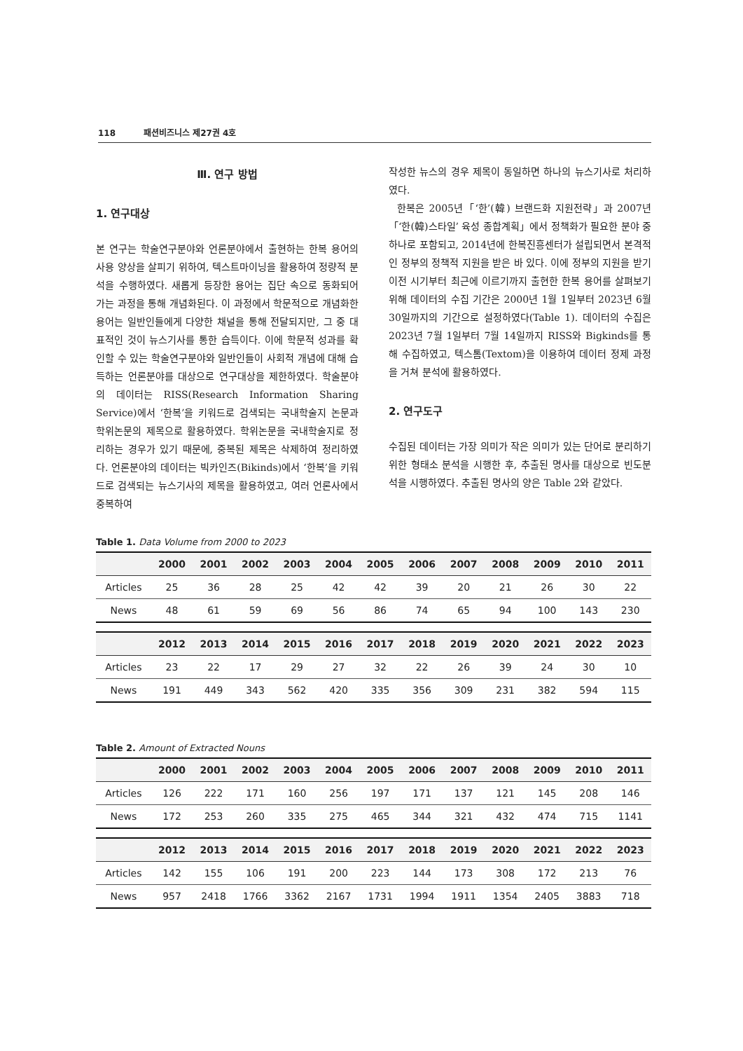118 패션비즈니스 제27권 4호
Ⅲ. 연구 방법
1. 연구대상
본 연구는 학술연구분야와 언론분야에서 출현하는 한복 용어의 사용 양상을 살피기 위하여, 텍스트마이닝을 활용하여 정량적 분석을 수행하였다. 새롭게 등장한 용어는 집단 속으로 동화되어 가는 과정을 통해 개념화된다. 이 과정에서 학문적으로 개념화한 용어는 일반인들에게 다양한 채널을 통해 전달되지만, 그 중 대표적인 것이 뉴스기사를 통한 습득이다. 이에 학문적 성과를 확인할 수 있는 학술연구분야와 일반인들이 사회적 개념에 대해 습득하는 언론분야를 대상으로 연구대상을 제한하였다. 학술분야의 데이터는 RISS(Research Information Sharing Service)에서 ‘한복’을 키워드로 검색되는 국내학술지 논문과 학위논문의 제목으로 활용하였다. 학위논문을 국내학술지로 정리하는 경우가 있기 때문에, 중복된 제목은 삭제하여 정리하였다. 언론분야의 데이터는 빅카인즈(Bikinds)에서 ‘한복’을 키워드로 검색되는 뉴스기사의 제목을 활용하였고, 여러 언론사에서 중복하여
작성한 뉴스의 경우 제목이 동일하면 하나의 뉴스기사로 처리하였다.
한복은 2005년「‘한’(韓) 브랜드화 지원전략」과 2007년「‘한(韓)스타일’ 육성 종합계획」에서 정책화가 필요한 분야 중 하나로 포함되고, 2014년에 한복진흥센터가 설립되면서 본격적인 정부의 정책적 지원을 받은 바 있다. 이에 정부의 지원을 받기 이전 시기부터 최근에 이르기까지 출현한 한복 용어를 살펴보기 위해 데이터의 수집 기간은 2000년 1월 1일부터 2023년 6월 30일까지의 기간으로 설정하였다(Table 1). 데이터의 수집은 2023년 7월 1일부터 7월 14일까지 RISS와 Bigkinds를 통해 수집하였고, 텍스톰(Textom)을 이용하여 데이터 정제 과정을 거쳐 분석에 활용하였다.
2. 연구도구
수집된 데이터는 가장 의미가 작은 의미가 있는 단어로 분리하기 위한 형태소 분석을 시행한 후, 추출된 명사를 대상으로 빈도분석을 시행하였다. 추출된 명사의 양은 Table 2와 같았다.
Table 1. Data Volume from 2000 to 2023
| | 2000 | 2001 | 2002 | 2003 | 2004 | 2005 | 2006 | 2007 | 2008 | 2009 | 2010 | 2011 |
| --- | --- | --- | --- | --- | --- | --- | --- | --- | --- | --- | --- | --- |
| Articles | 25 | 36 | 28 | 25 | 42 | 42 | 39 | 20 | 21 | 26 | 30 | 22 |
| News | 48 | 61 | 59 | 69 | 56 | 86 | 74 | 65 | 94 | 100 | 143 | 230 |
| | 2012 | 2013 | 2014 | 2015 | 2016 | 2017 | 2018 | 2019 | 2020 | 2021 | 2022 | 2023 |
| --- | --- | --- | --- | --- | --- | --- | --- | --- | --- | --- | --- | --- |
| Articles | 23 | 22 | 17 | 29 | 27 | 32 | 22 | 26 | 39 | 24 | 30 | 10 |
| News | 191 | 449 | 343 | 562 | 420 | 335 | 356 | 309 | 231 | 382 | 594 | 115 |
Table 2. Amount of Extracted Nouns
| | 2000 | 2001 | 2002 | 2003 | 2004 | 2005 | 2006 | 2007 | 2008 | 2009 | 2010 | 2011 |
| --- | --- | --- | --- | --- | --- | --- | --- | --- | --- | --- | --- | --- |
| Articles | 126 | 222 | 171 | 160 | 256 | 197 | 171 | 137 | 121 | 145 | 208 | 146 |
| News | 172 | 253 | 260 | 335 | 275 | 465 | 344 | 321 | 432 | 474 | 715 | 1141 |
| | 2012 | 2013 | 2014 | 2015 | 2016 | 2017 | 2018 | 2019 | 2020 | 2021 | 2022 | 2023 |
| --- | --- | --- | --- | --- | --- | --- | --- | --- | --- | --- | --- | --- |
| Articles | 142 | 155 | 106 | 191 | 200 | 223 | 144 | 173 | 308 | 172 | 213 | 76 |
| News | 957 | 2418 | 1766 | 3362 | 2167 | 1731 | 1994 | 1911 | 1354 | 2405 | 3883 | 718 |